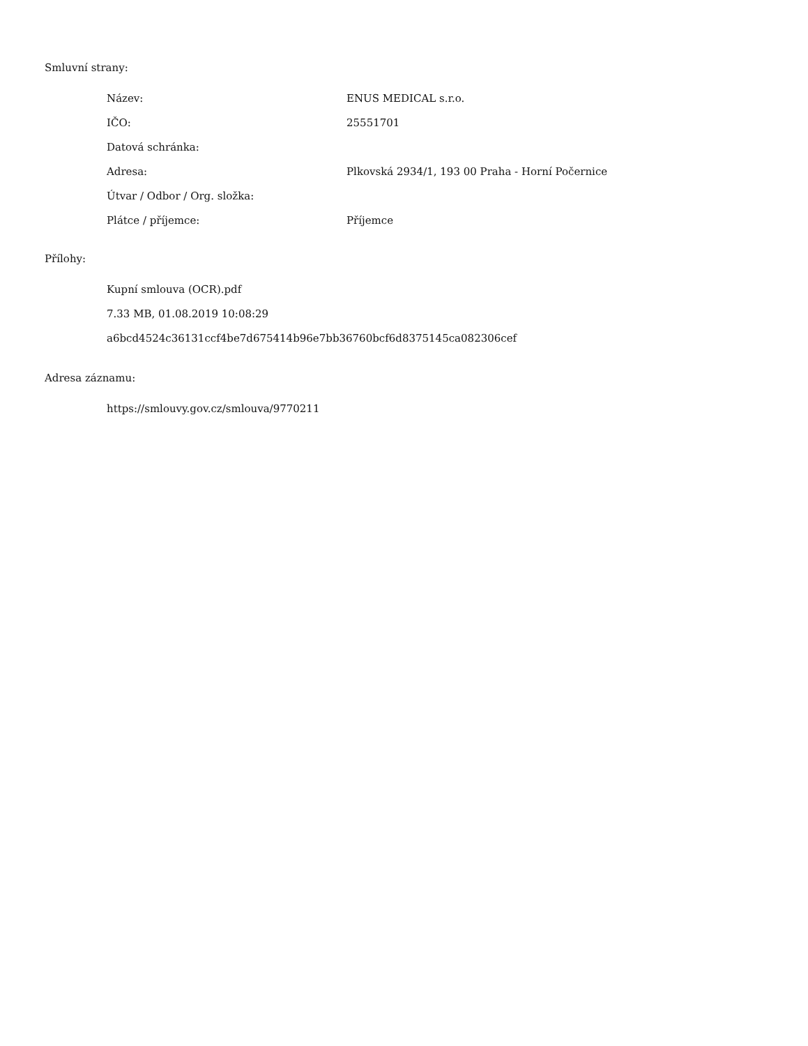Smluvní strany:
| Název: | ENUS MEDICAL s.r.o. |
| IČO: | 25551701 |
| Datová schránka: | |
| Adresa: | Plkovská 2934/1, 193 00 Praha - Horní Počernice |
| Útvar / Odbor / Org. složka: | |
| Plátce / příjemce: | Příjemce |
Přílohy:
Kupní smlouva (OCR).pdf
7.33 MB, 01.08.2019 10:08:29
a6bcd4524c36131ccf4be7d675414b96e7bb36760bcf6d8375145ca082306cef
Adresa záznamu:
https://smlouvy.gov.cz/smlouva/9770211